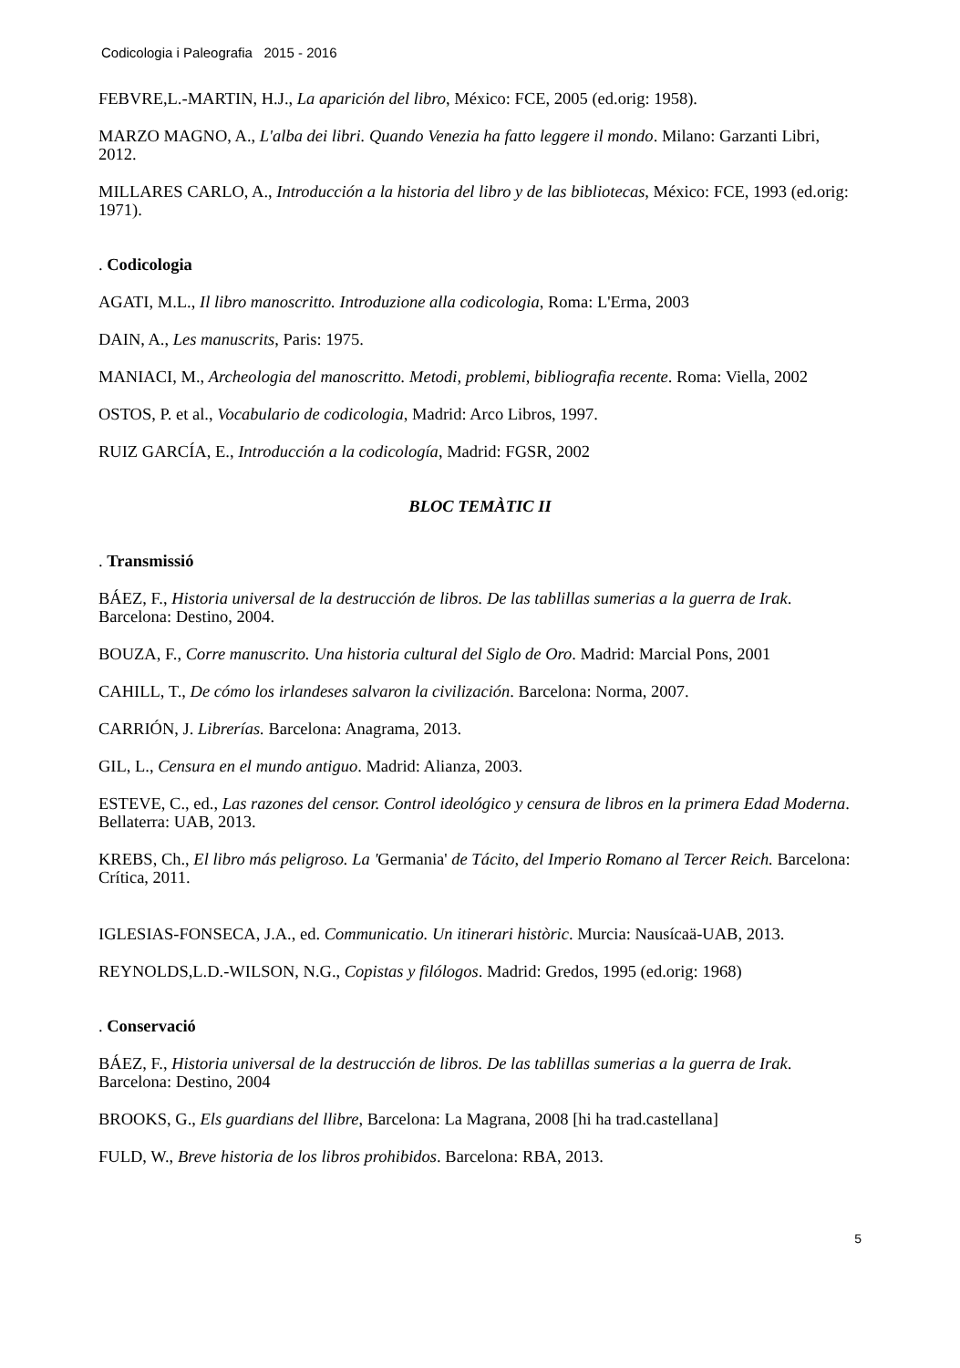Codicologia i Paleografia 2015 - 2016
FEBVRE,L.-MARTIN, H.J., La aparición del libro, México: FCE, 2005 (ed.orig: 1958).
MARZO MAGNO, A., L'alba dei libri. Quando Venezia ha fatto leggere il mondo. Milano: Garzanti Libri, 2012.
MILLARES CARLO, A., Introducción a la historia del libro y de las bibliotecas, México: FCE, 1993 (ed.orig: 1971).
. Codicologia
AGATI, M.L., Il libro manoscritto. Introduzione alla codicologia, Roma: L'Erma, 2003
DAIN, A., Les manuscrits, Paris: 1975.
MANIACI, M., Archeologia del manoscritto. Metodi, problemi, bibliografia recente. Roma: Viella, 2002
OSTOS, P. et al., Vocabulario de codicologia, Madrid: Arco Libros, 1997.
RUIZ GARCÍA, E., Introducción a la codicología, Madrid: FGSR, 2002
BLOC TEMÀTIC II
. Transmissió
BÁEZ, F., Historia universal de la destrucción de libros. De las tablillas sumerias a la guerra de Irak. Barcelona: Destino, 2004.
BOUZA, F., Corre manuscrito. Una historia cultural del Siglo de Oro. Madrid: Marcial Pons, 2001
CAHILL, T., De cómo los irlandeses salvaron la civilización. Barcelona: Norma, 2007.
CARRIÓN, J. Librerías. Barcelona: Anagrama, 2013.
GIL, L., Censura en el mundo antiguo. Madrid: Alianza, 2003.
ESTEVE, C., ed., Las razones del censor. Control ideológico y censura de libros en la primera Edad Moderna. Bellaterra: UAB, 2013.
KREBS, Ch., El libro más peligroso. La 'Germania' de Tácito, del Imperio Romano al Tercer Reich. Barcelona: Crítica, 2011.
IGLESIAS-FONSECA, J.A., ed. Communicatio. Un itinerari històric. Murcia: Nausícaä-UAB, 2013.
REYNOLDS,L.D.-WILSON, N.G., Copistas y filólogos. Madrid: Gredos, 1995 (ed.orig: 1968)
. Conservació
BÁEZ, F., Historia universal de la destrucción de libros. De las tablillas sumerias a la guerra de Irak. Barcelona: Destino, 2004
BROOKS, G., Els guardians del llibre, Barcelona: La Magrana, 2008 [hi ha trad.castellana]
FULD, W., Breve historia de los libros prohibidos. Barcelona: RBA, 2013.
5